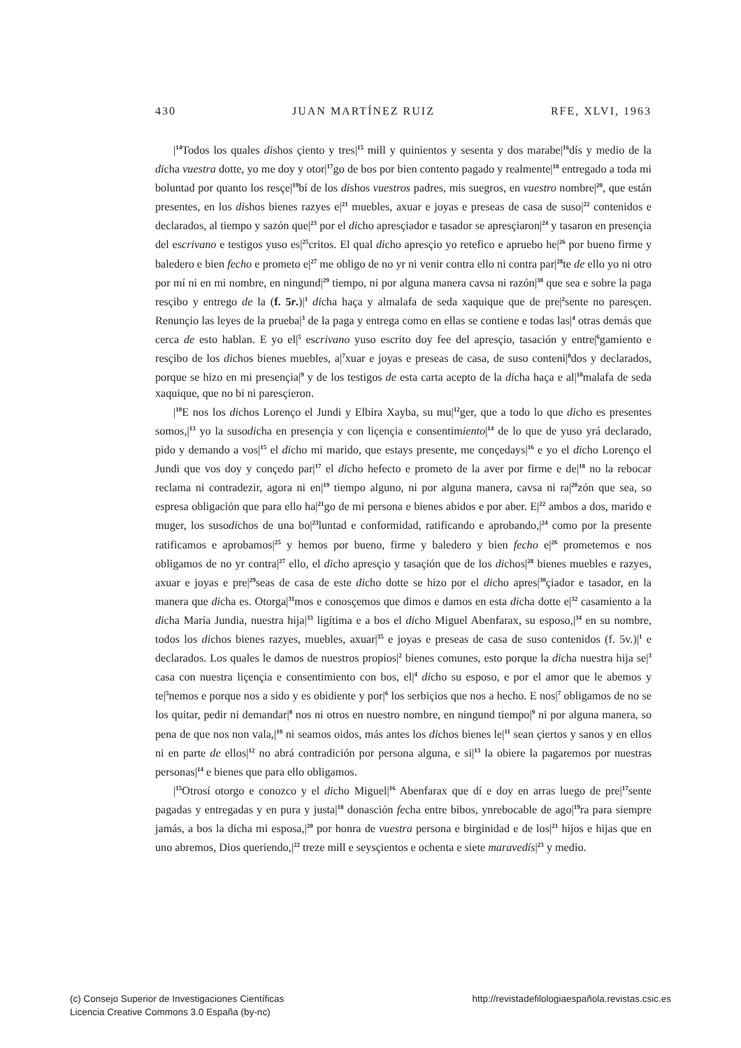430 JUAN MARTÍNEZ RUIZ RFE, XLVI, 1963
|<sup>14</sup>Todos los quales dishos çiento y tres|<sup>15</sup> mill y quinientos y sesenta y dos marabe|<sup>16</sup>dís y medio de la dicha vuestra dotte, yo me doy y otor|<sup>17</sup>go de bos por bien contento pagado y realmente|<sup>18</sup> entregado a toda mi boluntad por quanto los resçe|<sup>19</sup>bí de los dishos vuestros padres, mis suegros, en vuestro nombre|<sup>20</sup>, que están presentes, en los dishos bienes razyes e|<sup>21</sup> muebles, axuar e joyas e preseas de casa de suso|<sup>22</sup> contenidos e declarados, al tiempo y sazón que|<sup>23</sup> por el dicho apresçiador e tasador se apresçiaron|<sup>24</sup> y tasaron en presençia del escrivano e testigos yuso es|<sup>25</sup>critos. El qual dicho apresçio yo retefico e apruebo he|<sup>26</sup> por bueno firme y baledero e bien fecho e prometo e|<sup>27</sup> me obligo de no yr ni venir contra ello ni contra par|<sup>28</sup>te de ello yo ni otro por mí ni en mi nombre, en ningund|<sup>29</sup> tiempo, ni por alguna manera cavsa ni razón|<sup>30</sup> que sea e sobre la paga resçibo y entrego de la (f. 5r.)|<sup>1</sup> dicha haça y almalafa de seda xaquique que de pre|<sup>2</sup>sente no paresçen. Renunçio las leyes de la prueba|<sup>3</sup> de la paga y entrega como en ellas se contiene e todas las|<sup>4</sup> otras demás que cerca de esto hablan. E yo el|<sup>5</sup> escrivano yuso escrito doy fee del apresçio, tasación y entre|<sup>6</sup>gamiento e resçibo de los dichos bienes muebles, a|<sup>7</sup>xuar e joyas e preseas de casa, de suso conteni|<sup>8</sup>dos y declarados, porque se hizo en mi presençia|<sup>9</sup> y de los testigos de esta carta acepto de la dicha haça e al|<sup>10</sup>malafa de seda xaquique, que no bi ni paresçieron.
|<sup>10</sup>E nos los dichos Lorenço el Jundi y Elbira Xayba, su mu|<sup>12</sup>ger, que a todo lo que dicho es presentes somos,|<sup>13</sup> yo la susodicha en presençia y con liçençia e consentimiento|<sup>14</sup> de lo que de yuso yrá declarado, pido y demando a vos|<sup>15</sup> el dicho mi marido, que estays presente, me conçedays|<sup>16</sup> e yo el dicho Lorenço el Jundi que vos doy y conçedo par|<sup>17</sup> el dicho hefecto e prometo de la aver por firme e de|<sup>18</sup> no la rebocar reclama ni contradezir, agora ni en|<sup>19</sup> tiempo alguno, ni por alguna manera, cavsa ni ra|<sup>20</sup>zón que sea, so espresa obligación que para ello ha|<sup>21</sup>go de mi persona e bienes abidos e por aber. E|<sup>22</sup> ambos a dos, marido e muger, los susodichos de una bo|<sup>23</sup>luntad e conformidad, ratificando e aprobando,|<sup>24</sup> como por la presente ratificamos e aprobamos|<sup>25</sup> y hemos por bueno, firme y baledero y bien fecho e|<sup>26</sup> prometemos e nos obligamos de no yr contra|<sup>27</sup> ello, el dicho apresçio y tasaçión que de los dichos|<sup>28</sup> bienes muebles e razyes, axuar e joyas e pre|<sup>29</sup>seas de casa de este dicho dotte se hizo por el dicho apres|<sup>30</sup>çiador e tasador, en la manera que dicha es. Otorga|<sup>31</sup>mos e conosçemos que dimos e damos en esta dicha dotte e|<sup>32</sup> casamiento a la dicha María Jundia, nuestra hija|<sup>33</sup> ligítima e a bos el dicho Miguel Abenfarax, su esposo,|<sup>34</sup> en su nombre, todos los dichos bienes razyes, muebles, axuar|<sup>35</sup> e joyas e preseas de casa de suso contenidos (f. 5v.)|<sup>1</sup> e declarados. Los quales le damos de nuestros propios|<sup>2</sup> bienes comunes, esto porque la dicha nuestra hija se|<sup>3</sup> casa con nuestra liçençia e consentimiento con bos, el|<sup>4</sup> dicho su esposo, e por el amor que le abemos y te|<sup>5</sup>nemos e porque nos a sido y es obidiente y por|<sup>6</sup> los serbiçios que nos a hecho. E nos|<sup>7</sup> obligamos de no se los quitar, pedir ni demandar|<sup>8</sup> nos ni otros en nuestro nombre, en ningund tiempo|<sup>9</sup> ni por alguna manera, so pena de que nos non vala,|<sup>10</sup> ni seamos oidos, más antes los dichos bienes le|<sup>11</sup> sean çiertos y sanos y en ellos ni en parte de ellos|<sup>12</sup> no abrá contradición por persona alguna, e si|<sup>13</sup> la obiere la pagaremos por nuestras personas|<sup>14</sup> e bienes que para ello obligamos.
|<sup>15</sup>Otrosí otorgo e conozco y el dicho Miguel|<sup>16</sup> Abenfarax que dí e doy en arras luego de pre|<sup>17</sup>sente pagadas y entregadas y en pura y justa|<sup>18</sup> donasción fecha entre bibos, ynrebocable de ago|<sup>19</sup>ra para siempre jamás, a bos la dicha mi esposa,|<sup>20</sup> por honra de vuestra persona e birginidad e de los|<sup>21</sup> hijos e hijas que en uno abremos, Dios queriendo,|<sup>22</sup> treze mill e seysçientos e ochenta e siete maravedís|<sup>23</sup> y medio.
(c) Consejo Superior de Investigaciones Científicas
Licencia Creative Commons 3.0 España (by-nc)
http://revistadefilologiaespañola.revistas.csic.es